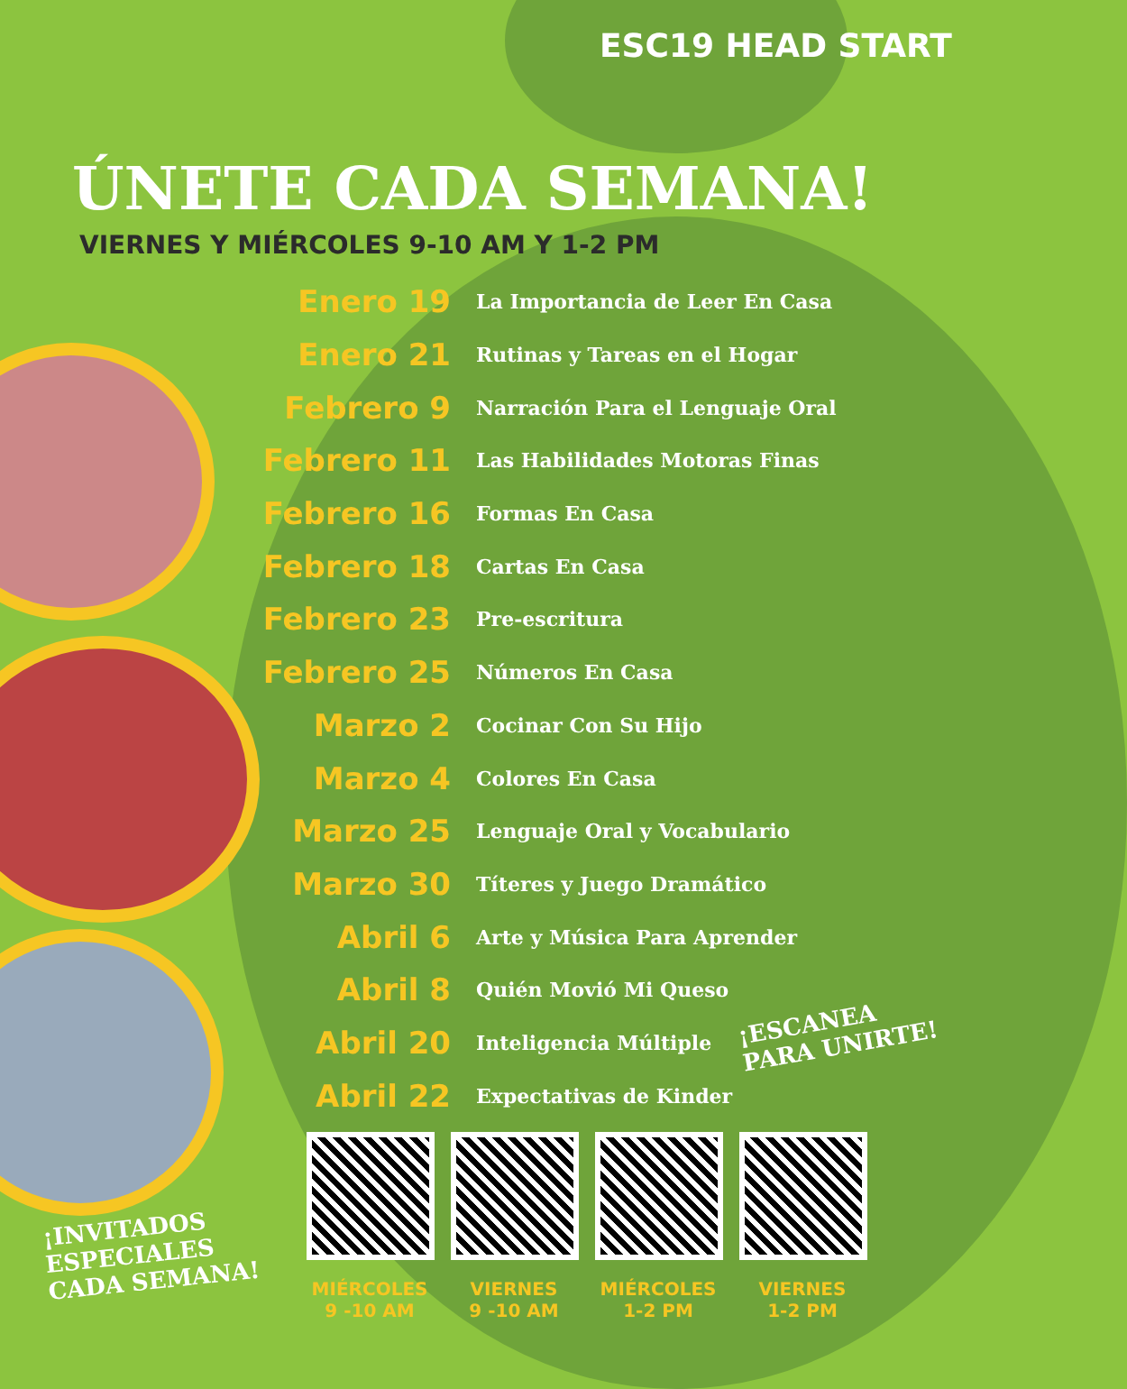ESC19 HEAD START
ÚNETE CADA SEMANA!
VIERNES Y MIÉRCOLES 9-10 AM Y 1-2 PM
| Enero 19 | La Importancia de Leer En Casa |
| Enero 21 | Rutinas y Tareas en el Hogar |
| Febrero 9 | Narración Para el Lenguaje Oral |
| Febrero 11 | Las Habilidades Motoras Finas |
| Febrero 16 | Formas En Casa |
| Febrero 18 | Cartas En Casa |
| Febrero 23 | Pre-escritura |
| Febrero 25 | Números En Casa |
| Marzo 2 | Cocinar Con Su Hijo |
| Marzo 4 | Colores En Casa |
| Marzo 25 | Lenguaje Oral y Vocabulario |
| Marzo 30 | Títeres y Juego Dramático |
| Abril 6 | Arte y Música Para Aprender |
| Abril 8 | Quién Movió Mi Queso |
| Abril 20 | Inteligencia Múltiple |
| Abril 22 | Expectativas de Kinder |
¡ESCANEA
PARA UNIRTE!
MIÉRCOLES
9 -10 AM
VIERNES
9 -10 AM
MIÉRCOLES
1-2 PM
VIERNES
1-2 PM
¡INVITADOS
ESPECIALES
CADA SEMANA!